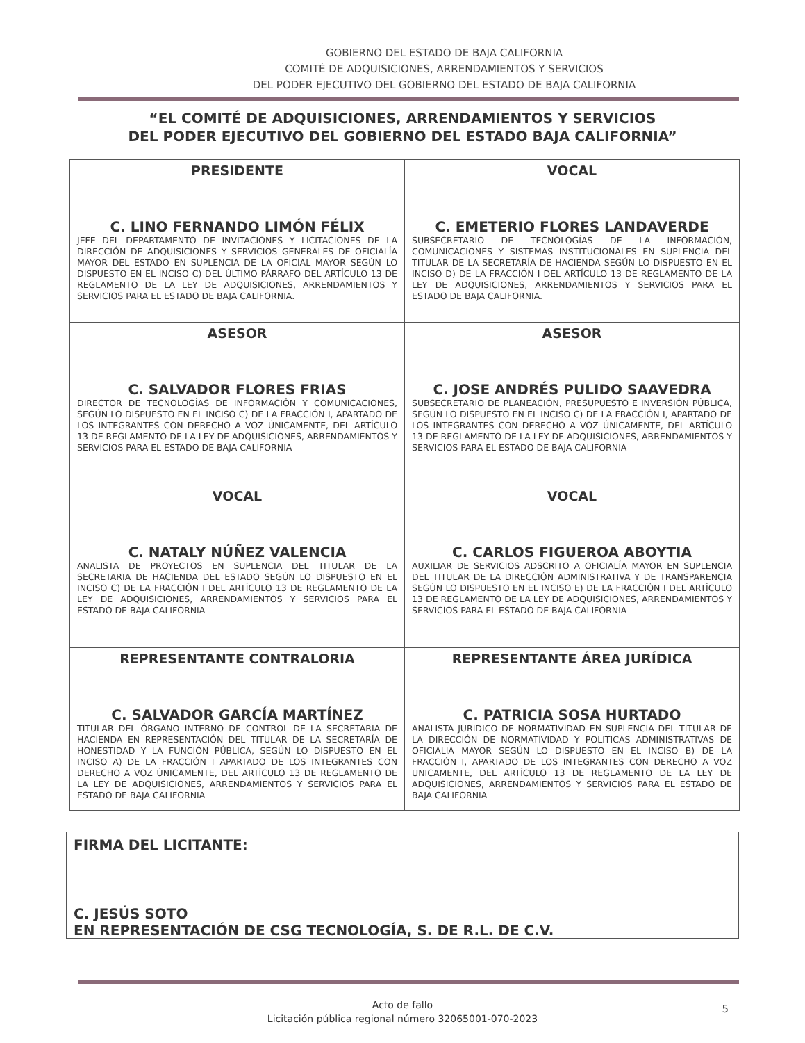GOBIERNO DEL ESTADO DE BAJA CALIFORNIA
COMITÉ DE ADQUISICIONES, ARRENDAMIENTOS Y SERVICIOS
DEL PODER EJECUTIVO DEL GOBIERNO DEL ESTADO DE BAJA CALIFORNIA
“EL COMITÉ DE ADQUISICIONES, ARRENDAMIENTOS Y SERVICIOS
DEL PODER EJECUTIVO DEL GOBIERNO DEL ESTADO BAJA CALIFORNIA”
| PRESIDENTE C. LINO FERNANDO LIMÓN FÉLIX JEFE DEL DEPARTAMENTO DE INVITACIONES Y LICITACIONES DE LA DIRECCIÓN DE ADQUISICIONES Y SERVICIOS GENERALES DE OFICIALÍA MAYOR DEL ESTADO EN SUPLENCIA DE LA OFICIAL MAYOR SEGÚN LO DISPUESTO EN EL INCISO C) DEL ÚLTIMO PÁRRAFO DEL ARTÍCULO 13 DE REGLAMENTO DE LA LEY DE ADQUISICIONES, ARRENDAMIENTOS Y SERVICIOS PARA EL ESTADO DE BAJA CALIFORNIA. | VOCAL C. EMETERIO FLORES LANDAVERDE SUBSECRETARIO DE TECNOLOGÍAS DE LA INFORMACIÓN, COMUNICACIONES Y SISTEMAS INSTITUCIONALES EN SUPLENCIA DEL TITULAR DE LA SECRETARÍA DE HACIENDA SEGÚN LO DISPUESTO EN EL INCISO D) DE LA FRACCIÓN I DEL ARTÍCULO 13 DE REGLAMENTO DE LA LEY DE ADQUISICIONES, ARRENDAMIENTOS Y SERVICIOS PARA EL ESTADO DE BAJA CALIFORNIA. |
| ASESOR C. SALVADOR FLORES FRIAS DIRECTOR DE TECNOLOGÍAS DE INFORMACIÓN Y COMUNICACIONES, SEGÚN LO DISPUESTO EN EL INCISO C) DE LA FRACCIÓN I, APARTADO DE LOS INTEGRANTES CON DERECHO A VOZ ÚNICAMENTE, DEL ARTÍCULO 13 DE REGLAMENTO DE LA LEY DE ADQUISICIONES, ARRENDAMIENTOS Y SERVICIOS PARA EL ESTADO DE BAJA CALIFORNIA | ASESOR C. JOSE ANDRÉS PULIDO SAAVEDRA SUBSECRETARIO DE PLANEACIÓN, PRESUPUESTO E INVERSIÓN PÚBLICA, SEGÚN LO DISPUESTO EN EL INCISO C) DE LA FRACCIÓN I, APARTADO DE LOS INTEGRANTES CON DERECHO A VOZ ÚNICAMENTE, DEL ARTÍCULO 13 DE REGLAMENTO DE LA LEY DE ADQUISICIONES, ARRENDAMIENTOS Y SERVICIOS PARA EL ESTADO DE BAJA CALIFORNIA |
| VOCAL C. NATALY NÚÑEZ VALENCIA ANALISTA DE PROYECTOS EN SUPLENCIA DEL TITULAR DE LA SECRETARIA DE HACIENDA DEL ESTADO SEGÚN LO DISPUESTO EN EL INCISO C) DE LA FRACCIÓN I DEL ARTÍCULO 13 DE REGLAMENTO DE LA LEY DE ADQUISICIONES, ARRENDAMIENTOS Y SERVICIOS PARA EL ESTADO DE BAJA CALIFORNIA | VOCAL C. CARLOS FIGUEROA ABOYTIA AUXILIAR DE SERVICIOS ADSCRITO A OFICIALÍA MAYOR EN SUPLENCIA DEL TITULAR DE LA DIRECCIÓN ADMINISTRATIVA Y DE TRANSPARENCIA SEGÚN LO DISPUESTO EN EL INCISO E) DE LA FRACCIÓN I DEL ARTÍCULO 13 DE REGLAMENTO DE LA LEY DE ADQUISICIONES, ARRENDAMIENTOS Y SERVICIOS PARA EL ESTADO DE BAJA CALIFORNIA |
| REPRESENTANTE CONTRALORIA C. SALVADOR GARCÍA MARTÍNEZ TITULAR DEL ÓRGANO INTERNO DE CONTROL DE LA SECRETARIA DE HACIENDA EN REPRESENTACIÓN DEL TITULAR DE LA SECRETARÍA DE HONESTIDAD Y LA FUNCIÓN PÚBLICA, SEGÚN LO DISPUESTO EN EL INCISO A) DE LA FRACCIÓN I APARTADO DE LOS INTEGRANTES CON DERECHO A VOZ ÚNICAMENTE, DEL ARTÍCULO 13 DE REGLAMENTO DE LA LEY DE ADQUISICIONES, ARRENDAMIENTOS Y SERVICIOS PARA EL ESTADO DE BAJA CALIFORNIA | REPRESENTANTE ÁREA JURÍDICA C. PATRICIA SOSA HURTADO ANALISTA JURIDICO DE NORMATIVIDAD EN SUPLENCIA DEL TITULAR DE LA DIRECCIÓN DE NORMATIVIDAD Y POLITICAS ADMINISTRATIVAS DE OFICIALIA MAYOR SEGÚN LO DISPUESTO EN EL INCISO B) DE LA FRACCIÓN I, APARTADO DE LOS INTEGRANTES CON DERECHO A VOZ UNICAMENTE, DEL ARTÍCULO 13 DE REGLAMENTO DE LA LEY DE ADQUISICIONES, ARRENDAMIENTOS Y SERVICIOS PARA EL ESTADO DE BAJA CALIFORNIA |
FIRMA DEL LICITANTE:
C. JESÚS SOTO
EN REPRESENTACIÓN DE CSG TECNOLOGÍA, S. DE R.L. DE C.V.
Acto de fallo
Licitación pública regional número 32065001-070-2023
5